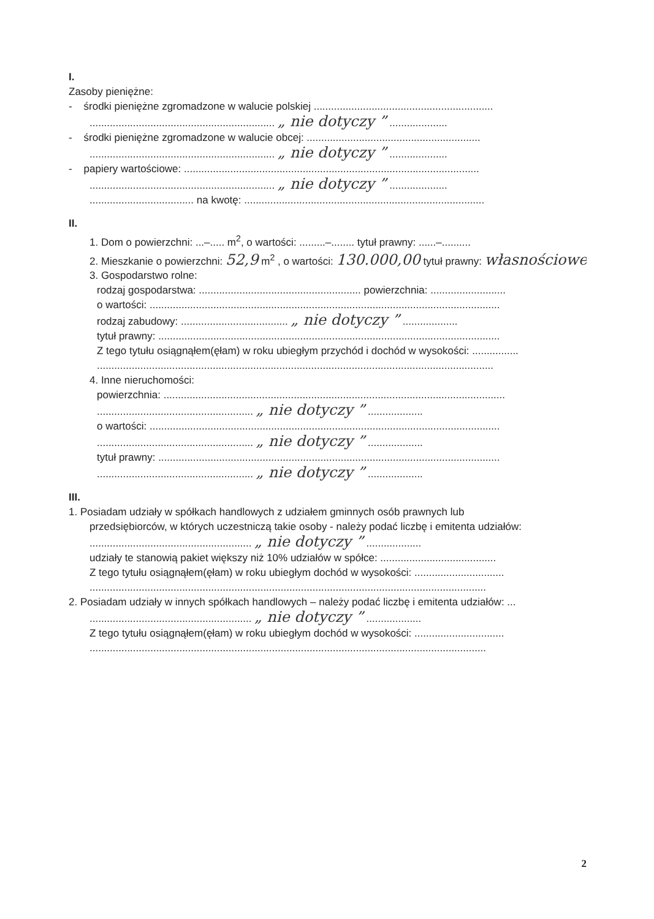I.
Zasoby pieniężne:
- środki pieniężne zgromadzone w walucie polskiej ..............................................................
................................................................ „ nie dotyczy ” ....................
- środki pieniężne zgromadzone w walucie obcej: ............................................................
................................................................ „ nie dotyczy ” ....................
- papiery wartościowe: ......................................................................................................
................................................................ „ nie dotyczy ” ....................
.................................... na kwotę: ...................................................................................
II.
1. Dom o powierzchni: ...–..... m<sup>2</sup>, o wartości: .........–........ tytuł prawny: ......–..........
2. Mieszkanie o powierzchni: 52,9 m<sup>2</sup> , o wartości: 130.000,00 tytuł prawny: własnościowe
3. Gospodarstwo rolne:
rodzaj gospodarstwa: ........................................................ powierzchnia: ..........................
o wartości: .........................................................................................................................
rodzaj zabudowy: ..................................... „ nie dotyczy ” ...................
tytuł prawny: ......................................................................................................................
Z tego tytułu osiągnąłem(ęłam) w roku ubiegłym przychód i dochód w wysokości: ................
.........................................................................................................................................
4. Inne nieruchomości:
powierzchnia: ......................................................................................................................
...................................................... „ nie dotyczy ” ...................
o wartości: .........................................................................................................................
...................................................... „ nie dotyczy ” ...................
tytuł prawny: ......................................................................................................................
...................................................... „ nie dotyczy ” ...................
III.
1. Posiadam udziały w spółkach handlowych z udziałem gminnych osób prawnych lub
przedsiębiorców, w których uczestniczą takie osoby - należy podać liczbę i emitenta udziałów:
........................................................ „ nie dotyczy ” ...................
udziały te stanowią pakiet większy niż 10% udziałów w spółce: ........................................
Z tego tytułu osiągnąłem(ęłam) w roku ubiegłym dochód w wysokości: ...............................
.........................................................................................................................................
2. Posiadam udziały w innych spółkach handlowych – należy podać liczbę i emitenta udziałów: ...
........................................................ „ nie dotyczy ” ...................
Z tego tytułu osiągnąłem(ęłam) w roku ubiegłym dochód w wysokości: ...............................
.........................................................................................................................................
2